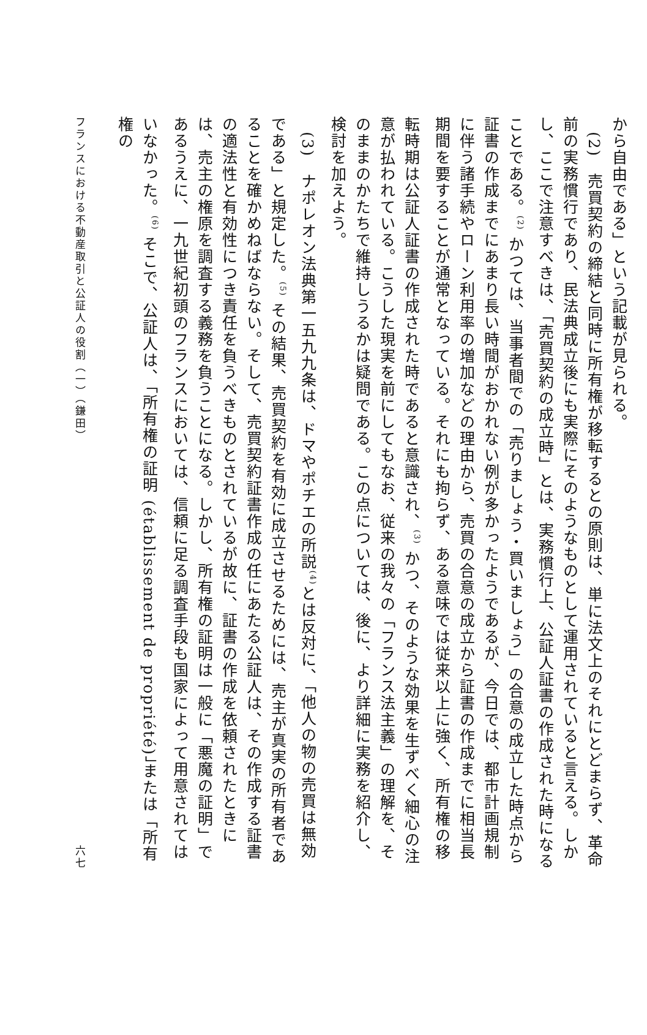から自由である」という記載が見られる。
(2)　売買契約の締結と同時に所有権が移転するとの原則は、単に法文上のそれにとどまらず、革命前の実務慣行であり、民法典成立後にも実際にそのようなものとして運用されていると言える。しかし、ここで注意すべきは、「売買契約の成立時」とは、実務慣行上、公証人証書の作成された時になることである。<sup>(2)</sup> かつては、当事者間での「売りましょう・買いましょう」の合意の成立した時点から証書の作成までにあまり長い時間がおかれない例が多かったようであるが、今日では、都市計画規制に伴う諸手続やローン利用率の増加などの理由から、売買の合意の成立から証書の作成までに相当長期間を要することが通常となっている。それにも拘らず、ある意味では従来以上に強く、所有権の移転時期は公証人証書の作成された時であると意識され、<sup>(3)</sup> かつ、そのような効果を生ずべく細心の注意が払われている。こうした現実を前にしてもなお、従来の我々の「フランス法主義」の理解を、そのままのかたちで維持しうるかは疑問である。この点については、後に、より詳細に実務を紹介し、検討を加えよう。
(3)　ナポレオン法典第一五九九条は、ドマやポチエの所説<sup>(4)</sup>とは反対に、「他人の物の売買は無効である」と規定した。<sup>(5)</sup> その結果、売買契約を有効に成立させるためには、売主が真実の所有者であることを確かめねばならない。そして、売買契約証書作成の任にあたる公証人は、その作成する証書の適法性と有効性につき責任を負うべきものとされているが故に、証書の作成を依頼されたときには、売主の権原を調査する義務を負うことになる。しかし、所有権の証明は一般に「悪魔の証明」であるうえに、一九世紀初頭のフランスにおいては、信頼に足る調査手段も国家によって用意されてはいなかった。<sup>(6)</sup> そこで、公証人は、「所有権の証明 (établissement de propriété)」または「所有権の
フランスにおける不動産取引と公証人の役割（一）（鎌田） 六七